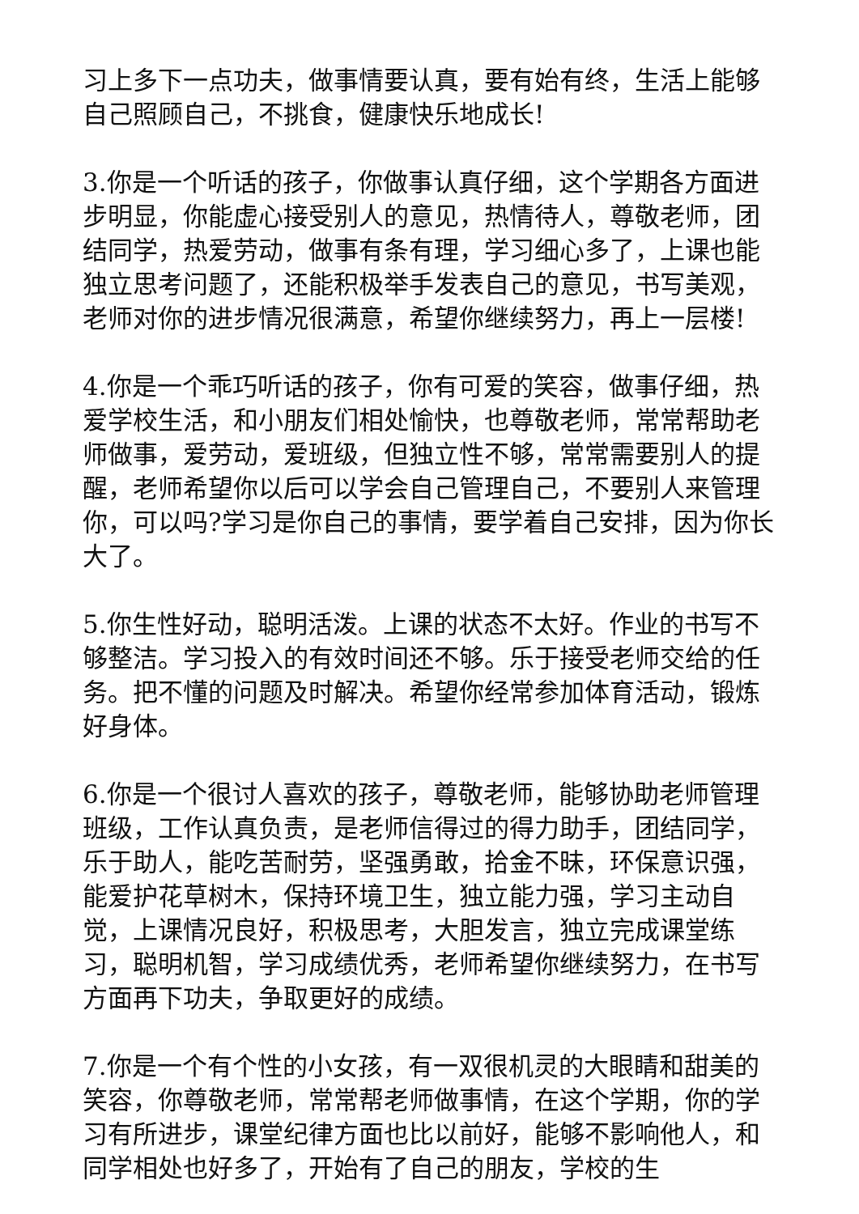习上多下一点功夫，做事情要认真，要有始有终，生活上能够自己照顾自己，不挑食，健康快乐地成长!
3.你是一个听话的孩子，你做事认真仔细，这个学期各方面进步明显，你能虚心接受别人的意见，热情待人，尊敬老师，团结同学，热爱劳动，做事有条有理，学习细心多了，上课也能独立思考问题了，还能积极举手发表自己的意见，书写美观，老师对你的进步情况很满意，希望你继续努力，再上一层楼!
4.你是一个乖巧听话的孩子，你有可爱的笑容，做事仔细，热爱学校生活，和小朋友们相处愉快，也尊敬老师，常常帮助老师做事，爱劳动，爱班级，但独立性不够，常常需要别人的提醒，老师希望你以后可以学会自己管理自己，不要别人来管理你，可以吗?学习是你自己的事情，要学着自己安排，因为你长大了。
5.你生性好动，聪明活泼。上课的状态不太好。作业的书写不够整洁。学习投入的有效时间还不够。乐于接受老师交给的任务。把不懂的问题及时解决。希望你经常参加体育活动，锻炼好身体。
6.你是一个很讨人喜欢的孩子，尊敬老师，能够协助老师管理班级，工作认真负责，是老师信得过的得力助手，团结同学，乐于助人，能吃苦耐劳，坚强勇敢，拾金不昧，环保意识强，能爱护花草树木，保持环境卫生，独立能力强，学习主动自觉，上课情况良好，积极思考，大胆发言，独立完成课堂练习，聪明机智，学习成绩优秀，老师希望你继续努力，在书写方面再下功夫，争取更好的成绩。
7.你是一个有个性的小女孩，有一双很机灵的大眼睛和甜美的笑容，你尊敬老师，常常帮老师做事情，在这个学期，你的学习有所进步，课堂纪律方面也比以前好，能够不影响他人，和同学相处也好多了，开始有了自己的朋友，学校的生